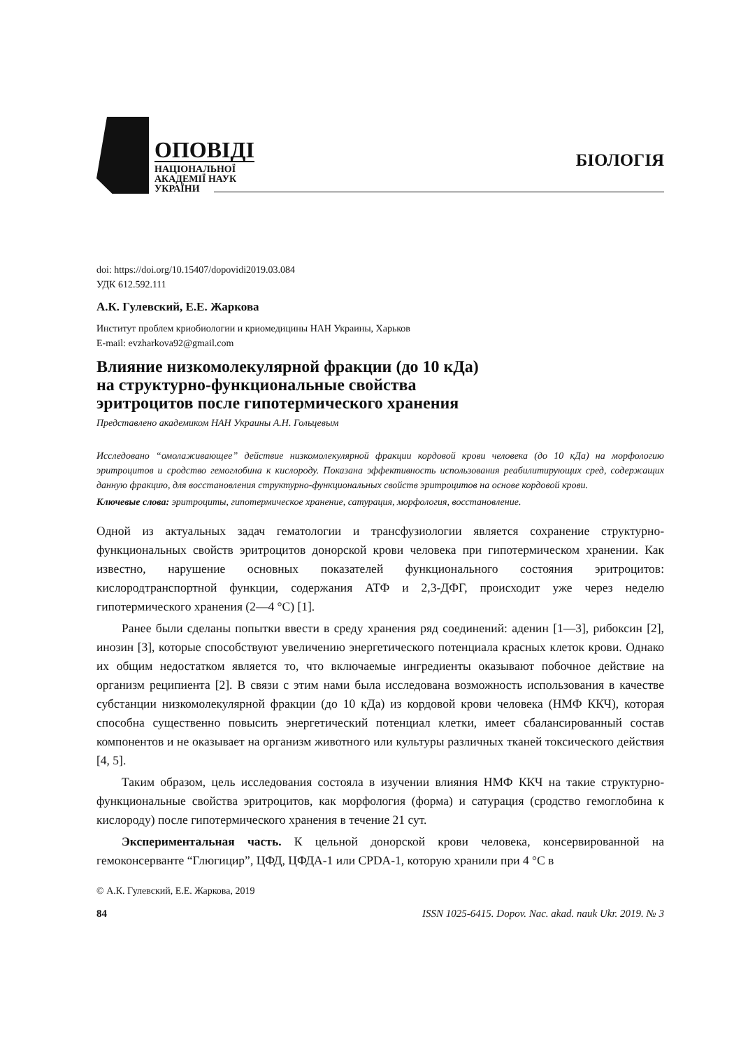ОПОВІДІ
НАЦІОНАЛЬНОЇ
АКАДЕМІЇ НАУК
УКРАЇНИ
БІОЛОГІЯ
doi: https://doi.org/10.15407/dopovidi2019.03.084
УДК 612.592.111
А.К. Гулевский, Е.Е. Жаркова
Институт проблем криобиологии и криомедицины НАН Украины, Харьков
E-mail: evzharkova92@gmail.com
Влияние низкомолекулярной фракции (до 10 кДа)
на структурно-функциональные свойства
эритроцитов после гипотермического хранения
Представлено академиком НАН Украины А.Н. Гольцевым
Исследовано “омолаживающее” действие низкомолекулярной фракции кордовой крови человека (до 10 кДа) на морфологию эритроцитов и сродство гемоглобина к кислороду. Показана эффективность использования реабилитирующих сред, содержащих данную фракцию, для восстановления структурно-функциональных свойств эритроцитов на основе кордовой крови.
Ключевые слова: эритроциты, гипотермическое хранение, сатурация, морфология, восстановление.
Одной из актуальных задач гематологии и трансфузиологии является сохранение структурно-функциональных свойств эритроцитов донорской крови человека при гипотермическом хранении. Как известно, нарушение основных показателей функционального состояния эритроцитов: кислородтранспортной функции, содержания АТФ и 2,3-ДФГ, происходит уже через неделю гипотермического хранения (2—4 °С) [1].
Ранее были сделаны попытки ввести в среду хранения ряд соединений: аденин [1—3], рибоксин [2], инозин [3], которые способствуют увеличению энергетического потенциала красных клеток крови. Однако их общим недостатком является то, что включаемые ингредиенты оказывают побочное действие на организм реципиента [2]. В связи с этим нами была исследована возможность использования в качестве субстанции низкомолекулярной фракции (до 10 кДа) из кордовой крови человека (НМФ ККЧ), которая способна существенно повысить энергетический потенциал клетки, имеет сбалансированный состав компонентов и не оказывает на организм животного или культуры различных тканей токсического действия [4, 5].
Таким образом, цель исследования состояла в изучении влияния НМФ ККЧ на такие структурно-функциональные свойства эритроцитов, как морфология (форма) и сатурация (сродство гемоглобина к кислороду) после гипотермического хранения в течение 21 сут.
Экспериментальная часть. К цельной донорской крови человека, консервированной на гемоконсерванте “Глюгицир”, ЦФД, ЦФДА-1 или CPDA-1, которую хранили при 4 °С в
© А.К. Гулевский, Е.Е. Жаркова, 2019
84 ISSN 1025-6415. Dopov. Nac. akad. nauk Ukr. 2019. № 3